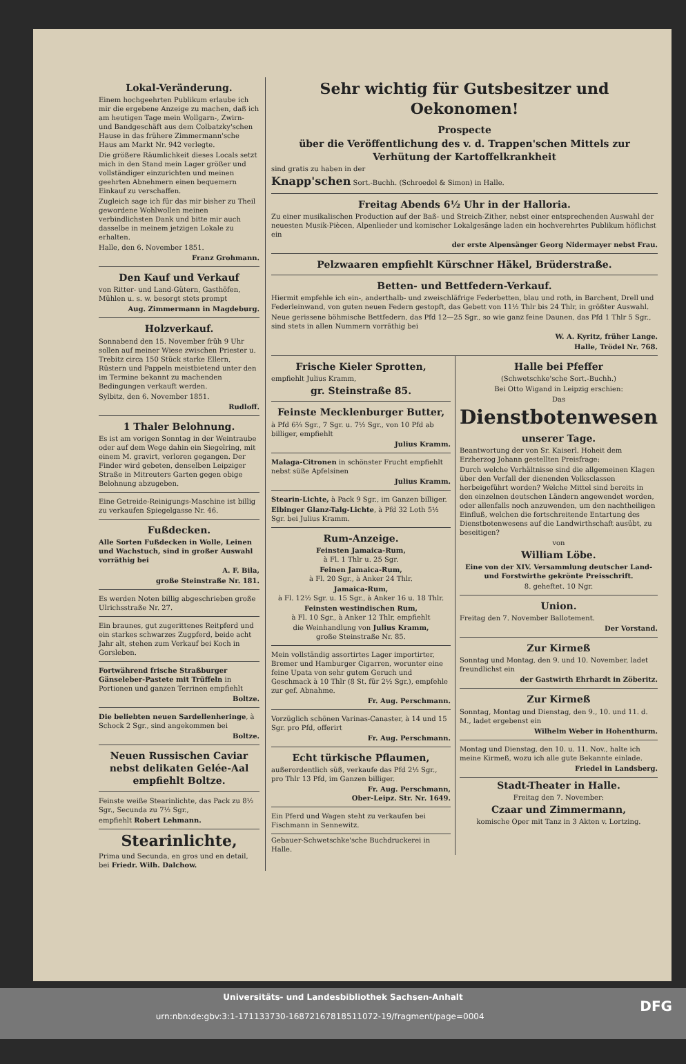Lokal-Veränderung.
Einem hochgeehrten Publikum erlaube ich mir die ergebene Anzeige zu machen, daß ich am heutigen Tage mein Wollgarn-, Zwirn- und Bandgeschäft aus dem Colbatzky'schen Hause in das frühere Zimmermann'sche Haus am Markt Nr. 942 verlegte.
Die größere Räumlichkeit dieses Locals setzt mich in den Stand mein Lager größer und vollständiger einzurichten und meinen geehrten Abnehmern einen bequemern Einkauf zu verschaffen.
Zugleich sage ich für das mir bisher zu Theil gewordene Wohlwollen meinen verbindlichsten Dank und bitte mir auch dasselbe in meinem jetzigen Lokale zu erhalten.
Halle, den 6. November 1851.
Franz Grohmann.
Den Kauf und Verkauf
von Ritter- und Land-Gütern, Gasthöfen, Mühlen u. s. w. besorgt stets prompt
Aug. Zimmermann in Magdeburg.
Holzverkauf.
Sonnabend den 15. November früh 9 Uhr sollen auf meiner Wiese zwischen Priester u. Trebitz circa 150 Stück starke Ellern, Rüstern und Pappeln meistbietend unter den im Termine bekannt zu machenden Bedingungen verkauft werden.
Sylbitz, den 6. November 1851.
Rudloff.
1 Thaler Belohnung.
Es ist am vorigen Sonntag in der Weintraube oder auf dem Wege dahin ein Siegelring, mit einem M. gravirt, verloren gegangen. Der Finder wird gebeten, denselben Leipziger Straße in Mitreuters Garten gegen obige Belohnung abzugeben.
Eine Getreide-Reinigungs-Maschine ist billig zu verkaufen Spiegelgasse Nr. 46.
Fußdecken.
Alle Sorten Fußdecken in Wolle, Leinen und Wachstuch, sind in großer Auswahl vorräthig bei
A. F. Bila,
große Steinstraße Nr. 181.
Es werden Noten billig abgeschrieben große Ulrichsstraße Nr. 27.
Ein braunes, gut zugerittenes Reitpferd und ein starkes schwarzes Zugpferd, beide acht Jahr alt, stehen zum Verkauf bei Koch in Gorsleben.
Fortwährend frische Straßburger Gänseleber-Pastete mit Trüffeln in Portionen und ganzen Terrinen empfiehlt
Boltze.
Die beliebten neuen Sardellenheringe, à Schock 2 Sgr., sind angekommen bei
Boltze.
Neuen Russischen Caviar nebst delikaten Gelée-Aal empfiehlt Boltze.
Feinste weiße Stearinlichte, das Pack zu 8½ Sgr., Secunda zu 7½ Sgr.,
empfiehlt Robert Lehmann.
Stearinlichte,
Prima und Secunda, en gros und en detail, bei Friedr. Wilh. Dalchow.
Sehr wichtig für Gutsbesitzer und Oekonomen!
Prospecte
über die Veröffentlichung des v. d. Trappen'schen Mittels zur Verhütung der Kartoffelkrankheit
sind gratis zu haben in der
Knapp'schen Sort.-Buchh. (Schroedel & Simon) in Halle.
Freitag Abends 6½ Uhr in der Halloria.
Zu einer musikalischen Production auf der Baß- und Streich-Zither, nebst einer entsprechenden Auswahl der neuesten Musik-Piècen, Alpenlieder und komischer Lokalgesänge laden ein hochverehrtes Publikum höflichst ein
der erste Alpensänger Georg Nidermayer nebst Frau.
Pelzwaaren empfiehlt Kürschner Häkel, Brüderstraße.
Betten- und Bettfedern-Verkauf.
Hiermit empfehle ich ein-, anderthalb- und zweischläfrige Federbetten, blau und roth, in Barchent, Drell und Federleinwand, von guten neuen Federn gestopft, das Gebett von 11½ Thlr bis 24 Thlr, in größter Auswahl.
Neue gerissene böhmische Bettfedern, das Pfd 12—25 Sgr., so wie ganz feine Daunen, das Pfd 1 Thlr 5 Sgr., sind stets in allen Nummern vorräthig bei
W. A. Kyritz, früher Lange.
Halle, Trödel Nr. 768.
Frische Kieler Sprotten,
empfiehlt Julius Kramm,
gr. Steinstraße 85.
Feinste Mecklenburger Butter,
à Pfd 6⅔ Sgr., 7 Sgr. u. 7½ Sgr., von 10 Pfd ab billiger, empfiehlt
Julius Kramm.
Malaga-Citronen in schönster Frucht empfiehlt nebst süße Apfelsinen
Julius Kramm.
Stearin-Lichte, à Pack 9 Sgr., im Ganzen billiger.
Elbinger Glanz-Talg-Lichte, à Pfd 32 Loth 5½ Sgr. bei Julius Kramm.
Rum-Anzeige.
Feinsten Jamaica-Rum,
à Fl. 1 Thlr u. 25 Sgr.
Feinen Jamaica-Rum,
à Fl. 20 Sgr., à Anker 24 Thlr.
Jamaica-Rum,
à Fl. 12½ Sgr. u. 15 Sgr., à Anker 16 u. 18 Thlr.
Feinsten westindischen Rum,
à Fl. 10 Sgr., à Anker 12 Thlr, empfiehlt
die Weinhandlung von Julius Kramm,
große Steinstraße Nr. 85.
Mein vollständig assortirtes Lager importirter, Bremer und Hamburger Cigarren, worunter eine feine Upata von sehr gutem Geruch und Geschmack à 10 Thlr (8 St. für 2½ Sgr.), empfehle zur gef. Abnahme.
Fr. Aug. Perschmann.
Vorzüglich schönen Varinas-Canaster, à 14 und 15 Sgr. pro Pfd, offerirt
Fr. Aug. Perschmann.
Echt türkische Pflaumen,
außerordentlich süß, verkaufe das Pfd 2½ Sgr., pro Thlr 13 Pfd, im Ganzen billiger.
Fr. Aug. Perschmann,
Ober-Leipz. Str. Nr. 1649.
Ein Pferd und Wagen steht zu verkaufen bei Fischmann in Sennewitz.
Gebauer-Schwetschke'sche Buchdruckerei in Halle.
Halle bei Pfeffer
(Schwetschke'sche Sort.-Buchh.)
Bei Otto Wigand in Leipzig erschien:
Das
Dienstbotenwesen
unserer Tage.
Beantwortung der von Sr. Kaiserl. Hoheit dem Erzherzog Johann gestellten Preisfrage:
Durch welche Verhältnisse sind die allgemeinen Klagen über den Verfall der dienenden Volksclassen herbeigeführt worden? Welche Mittel sind bereits in den einzelnen deutschen Ländern angewendet worden, oder allenfalls noch anzuwenden, um den nachtheiligen Einfluß, welchen die fortschreitende Entartung des Dienstbotenwesens auf die Landwirthschaft ausübt, zu beseitigen?
von
William Löbe.
Eine von der XIV. Versammlung deutscher Land- und Forstwirthe gekrönte Preisschrift.
8. geheftet. 10 Ngr.
Union.
Freitag den 7. November Ballotement.
Der Vorstand.
Zur Kirmeß
Sonntag und Montag, den 9. und 10. November, ladet freundlichst ein
der Gastwirth Ehrhardt in Zöberitz.
Zur Kirmeß
Sonntag, Montag und Dienstag, den 9., 10. und 11. d. M., ladet ergebenst ein
Wilhelm Weber in Hohenthurm.
Montag und Dienstag, den 10. u. 11. Nov., halte ich meine Kirmeß, wozu ich alle gute Bekannte einlade.
Friedel in Landsberg.
Stadt-Theater in Halle.
Freitag den 7. November:
Czaar und Zimmermann,
komische Oper mit Tanz in 3 Akten v. Lortzing.
Universitäts- und Landesbibliothek Sachsen-Anhalt
urn:nbn:de:gbv:3:1-171133730-16872167818511072-19/fragment/page=0004 DFG